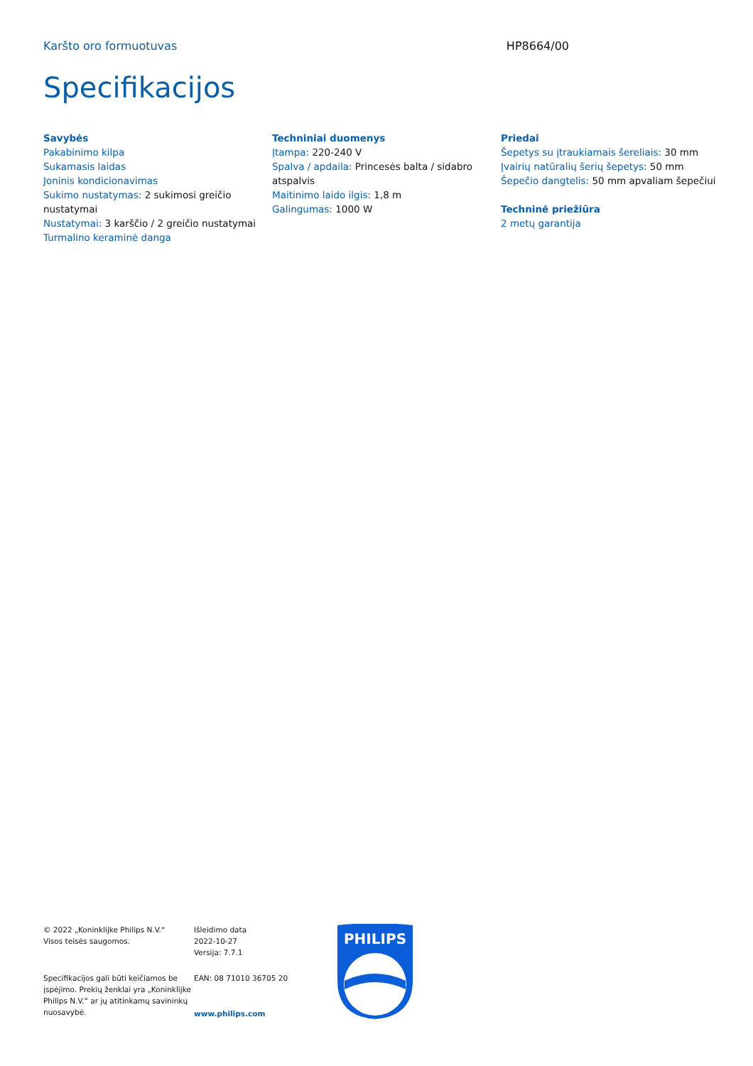Karšto oro formuotuvas HP8664/00
Specifikacijos
Savybės
Pakabinimo kilpa
Sukamasis laidas
Joninis kondicionavimas
Sukimo nustatymas: 2 sukimosi greičio nustatymai
Nustatymai: 3 karščio / 2 greičio nustatymai
Turmalino keraminė danga
Techniniai duomenys
Įtampa: 220-240 V
Spalva / apdaila: Princesės balta / sidabro atspalvis
Maitinimo laido ilgis: 1,8 m
Galingumas: 1000 W
Priedai
Šepetys su įtraukiamais šereliais: 30 mm
Įvairių natūralių šerių šepetys: 50 mm
Šepečio dangtelis: 50 mm apvaliam šepečiui
Techninė priežiūra
2 metų garantija
© 2022 „Koninklijke Philips N.V.“
Visos teisės saugomos.
Specifikacijos gali būti keičiamos be įspėjimo. Prekių ženklai yra „Koninklijke Philips N.V.“ ar jų atitinkamų savininkų nuosavybė.
Išleidimo data
2022-10-27
Versija: 7.7.1
EAN: 08 71010 36705 20
www.philips.com
PHILIPS